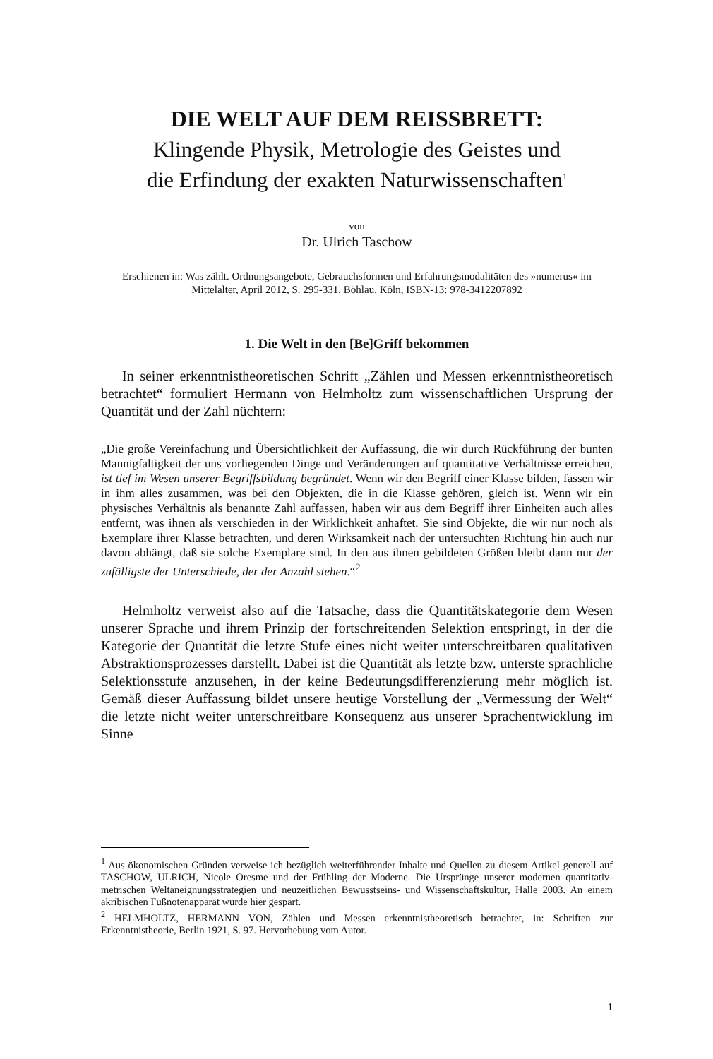DIE WELT AUF DEM REISSBRETT:
Klingende Physik, Metrologie des Geistes und
die Erfindung der exakten Naturwissenschaften<sup>1</sup>
von
Dr. Ulrich Taschow
Erschienen in: Was zählt. Ordnungsangebote, Gebrauchsformen und Erfahrungsmodalitäten des »numerus« im Mittelalter, April 2012, S. 295-331, Böhlau, Köln, ISBN-13: 978-3412207892
1. Die Welt in den [Be]Griff bekommen
In seiner erkenntnistheoretischen Schrift „Zählen und Messen erkenntnistheoretisch betrachtet“ formuliert Hermann von Helmholtz zum wissenschaftlichen Ursprung der Quantität und der Zahl nüchtern:
„Die große Vereinfachung und Übersichtlichkeit der Auffassung, die wir durch Rückführung der bunten Mannigfaltigkeit der uns vorliegenden Dinge und Veränderungen auf quantitative Verhältnisse erreichen, ist tief im Wesen unserer Begriffsbildung begründet. Wenn wir den Begriff einer Klasse bilden, fassen wir in ihm alles zusammen, was bei den Objekten, die in die Klasse gehören, gleich ist. Wenn wir ein physisches Verhältnis als benannte Zahl auffassen, haben wir aus dem Begriff ihrer Einheiten auch alles entfernt, was ihnen als verschieden in der Wirklichkeit anhaftet. Sie sind Objekte, die wir nur noch als Exemplare ihrer Klasse betrachten, und deren Wirksamkeit nach der untersuchten Richtung hin auch nur davon abhängt, daß sie solche Exemplare sind. In den aus ihnen gebildeten Größen bleibt dann nur der zufälligste der Unterschiede, der der Anzahl stehen.“<sup>2</sup>
Helmholtz verweist also auf die Tatsache, dass die Quantitätskategorie dem Wesen unserer Sprache und ihrem Prinzip der fortschreitenden Selektion entspringt, in der die Kategorie der Quantität die letzte Stufe eines nicht weiter unterschreitbaren qualitativen Abstraktionsprozesses darstellt. Dabei ist die Quantität als letzte bzw. unterste sprachliche Selektionsstufe anzusehen, in der keine Bedeutungsdifferenzierung mehr möglich ist. Gemäß dieser Auffassung bildet unsere heutige Vorstellung der „Vermessung der Welt“ die letzte nicht weiter unterschreitbare Konsequenz aus unserer Sprachentwicklung im Sinne
<sup>1</sup> Aus ökonomischen Gründen verweise ich bezüglich weiterführender Inhalte und Quellen zu diesem Artikel generell auf TASCHOW, ULRICH, Nicole Oresme und der Frühling der Moderne. Die Ursprünge unserer modernen quantitativ-metrischen Weltaneignungsstrategien und neuzeitlichen Bewusstseins- und Wissenschaftskultur, Halle 2003. An einem akribischen Fußnotenapparat wurde hier gespart.
<sup>2</sup> HELMHOLTZ, HERMANN VON, Zählen und Messen erkenntnistheoretisch betrachtet, in: Schriften zur Erkenntnistheorie, Berlin 1921, S. 97. Hervorhebung vom Autor.
1